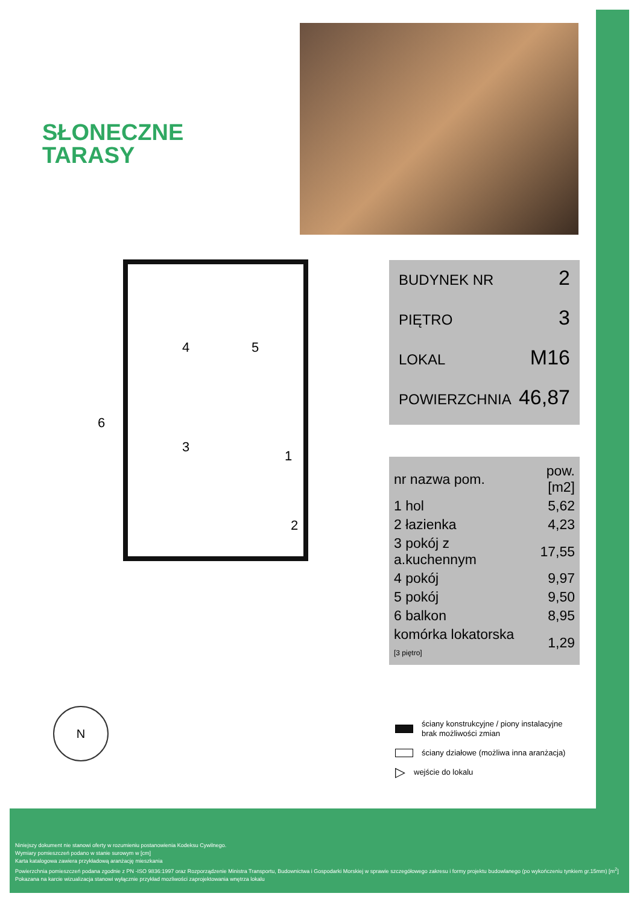SŁONECZNE
TARASY
4 5
3
1
2
6
BUDYNEK NR 2
PIĘTRO 3
LOKAL M16
POWIERZCHNIA 46,87
| nr nazwa pom. | pow.[m2] |
| --- | --- |
| 1 hol | 5,62 |
| 2 łazienka | 4,23 |
| 3 pokój z a.kuchennym | 17,55 |
| 4 pokój | 9,97 |
| 5 pokój | 9,50 |
| 6 balkon | 8,95 |
| komórka lokatorska [3 piętro] | 1,29 |
ściany konstrukcyjne / piony instalacyjne
brak możliwości zmian
ściany działowe (możliwa inna aranżacja)
▷ wejście do lokalu
N
Niniejszy dokument nie stanowi oferty w rozumieniu postanowienia Kodeksu Cywilnego.
Wymiary pomieszczeń podano w stanie surowym w [cm]
Karta katalogowa zawiera przykładową aranżację mieszkania
Powierzchnia pomieszczeń podana zgodnie z PN -ISO 9836:1997 oraz Rozporządzenie Ministra Transportu, Budownictwa i Gospodarki Morskiej w sprawie szczegółowego zakresu i formy projektu budowlanego (po wykończeniu tynkiem gr.15mm) [m<sup>2</sup>]
Pokazana na karcie wizualizacja stanowi wyłącznie przykład mozliwości zaprojektowania wnętrza lokalu